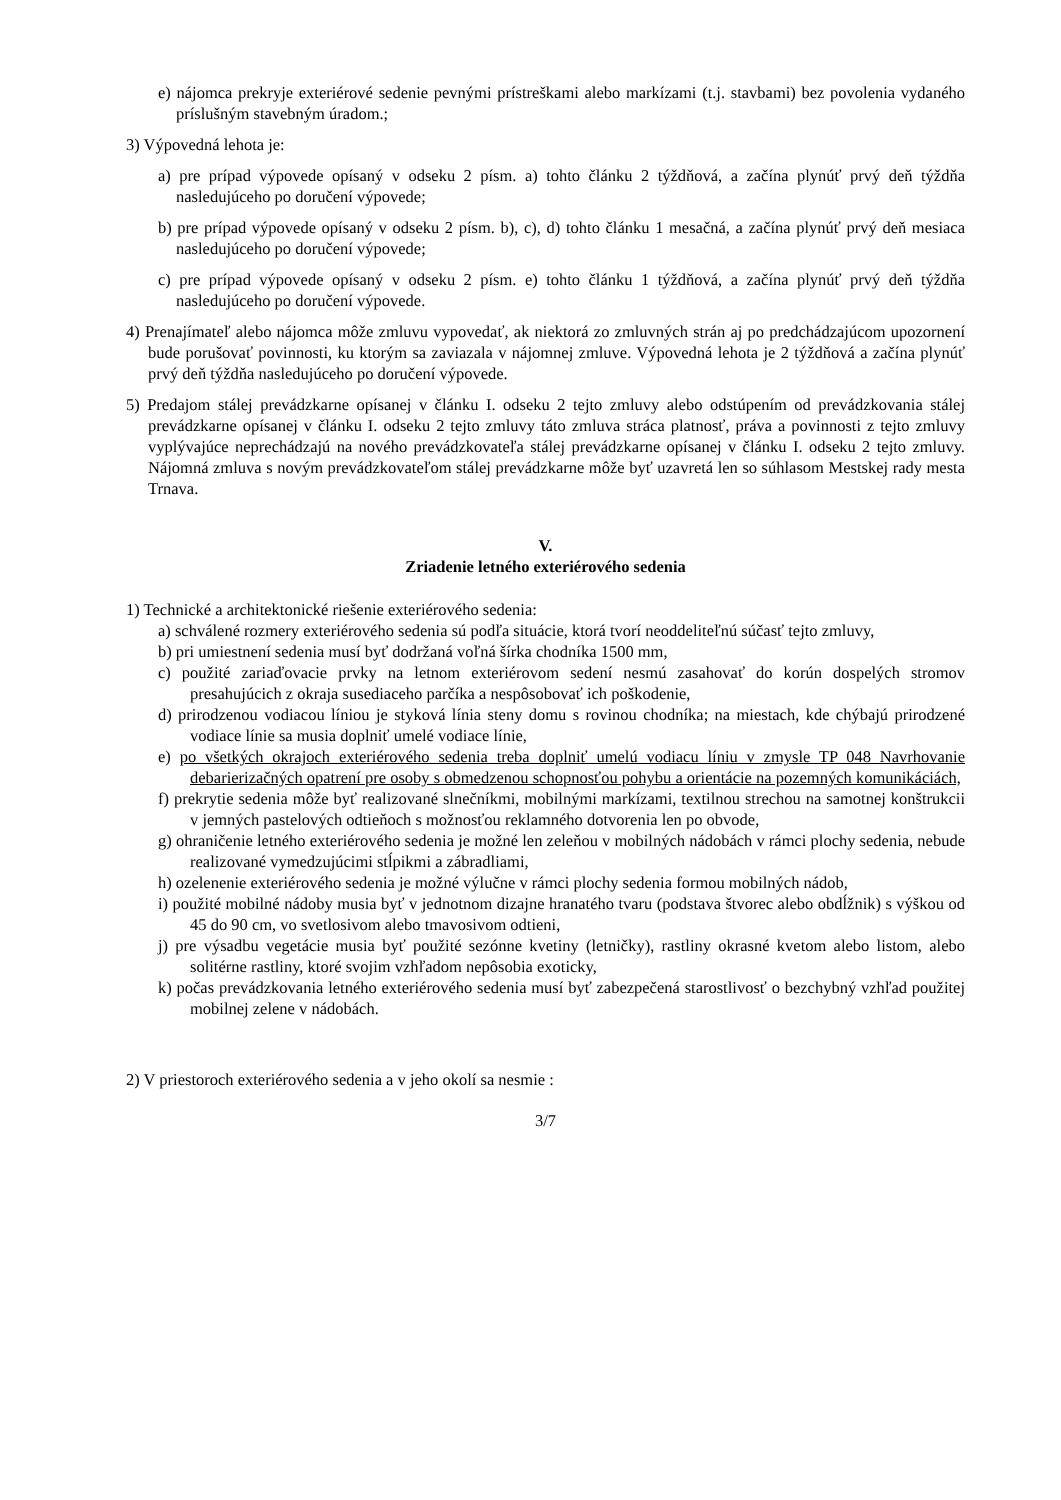e) nájomca prekryje exteriérové sedenie pevnými prístreškami alebo markízami (t.j. stavbami) bez povolenia vydaného príslušným stavebným úradom.;
3) Výpovedná lehota je:
a) pre prípad výpovede opísaný v odseku 2 písm. a) tohto článku 2 týždňová, a začína plynúť prvý deň týždňa nasledujúceho po doručení výpovede;
b) pre prípad výpovede opísaný v odseku 2 písm. b), c), d) tohto článku 1 mesačná, a začína plynúť prvý deň mesiaca nasledujúceho po doručení výpovede;
c) pre prípad výpovede opísaný v odseku 2 písm. e) tohto článku 1 týždňová, a začína plynúť prvý deň týždňa nasledujúceho po doručení výpovede.
4) Prenajímateľ alebo nájomca môže zmluvu vypovedať, ak niektorá zo zmluvných strán aj po predchádzajúcom upozornení bude porušovať povinnosti, ku ktorým sa zaviazala v nájomnej zmluve. Výpovedná lehota je 2 týždňová a začína plynúť prvý deň týždňa nasledujúceho po doručení výpovede.
5) Predajom stálej prevádzkarne opísanej v článku I. odseku 2 tejto zmluvy alebo odstúpením od prevádzkovania stálej prevádzkarne opísanej v článku I. odseku 2 tejto zmluvy táto zmluva stráca platnosť, práva a povinnosti z tejto zmluvy vyplývajúce neprechádzajú na nového prevádzkovateľa stálej prevádzkarne opísanej v článku I. odseku 2 tejto zmluvy. Nájomná zmluva s novým prevádzkovateľom stálej prevádzkarne môže byť uzavretá len so súhlasom Mestskej rady mesta Trnava.
V.
Zriadenie letného exteriérového sedenia
1) Technické a architektonické riešenie exteriérového sedenia:
a) schválené rozmery exteriérového sedenia sú podľa situácie, ktorá tvorí neoddeliteľnú súčasť tejto zmluvy,
b) pri umiestnení sedenia musí byť dodržaná voľná šírka chodníka 1500 mm,
c) použité zariaďovacie prvky na letnom exteriérovom sedení nesmú zasahovať do korún dospelých stromov presahujúcich z okraja susediaceho parčíka a nespôsobovať ich poškodenie,
d) prirodzenou vodiacou líniou je styková línia steny domu s rovinou chodníka; na miestach, kde chýbajú prirodzené vodiace línie sa musia doplniť umelé vodiace línie,
e) po všetkých okrajoch exteriérového sedenia treba doplniť umelú vodiacu líniu v zmysle TP 048 Navrhovanie debarierizačných opatrení pre osoby s obmedzenou schopnosťou pohybu a orientácie na pozemných komunikáciách,
f) prekrytie sedenia môže byť realizované slnečníkmi, mobilnými markízami, textilnou strechou na samotnej konštrukcii v jemných pastelových odtieňoch s možnosťou reklamného dotvorenia len po obvode,
g) ohraničenie letného exteriérového sedenia je možné len zeleňou v mobilných nádobách v rámci plochy sedenia, nebude realizované vymedzujúcimi stĺpikmi a zábradliami,
h) ozelenenie exteriérového sedenia je možné výlučne v rámci plochy sedenia formou mobilných nádob,
i) použité mobilné nádoby musia byť v jednotnom dizajne hranatého tvaru (podstava štvorec alebo obdĺžnik) s výškou od 45 do 90 cm, vo svetlosivom alebo tmavosivom odtieni,
j) pre výsadbu vegetácie musia byť použité sezónne kvetiny (letničky), rastliny okrasné kvetom alebo listom, alebo solitérne rastliny, ktoré svojim vzhľadom nepôsobia exoticky,
k) počas prevádzkovania letného exteriérového sedenia musí byť zabezpečená starostlivosť o bezchybný vzhľad použitej mobilnej zelene v nádobách.
2) V priestoroch exteriérového sedenia a v jeho okolí sa nesmie :
3/7